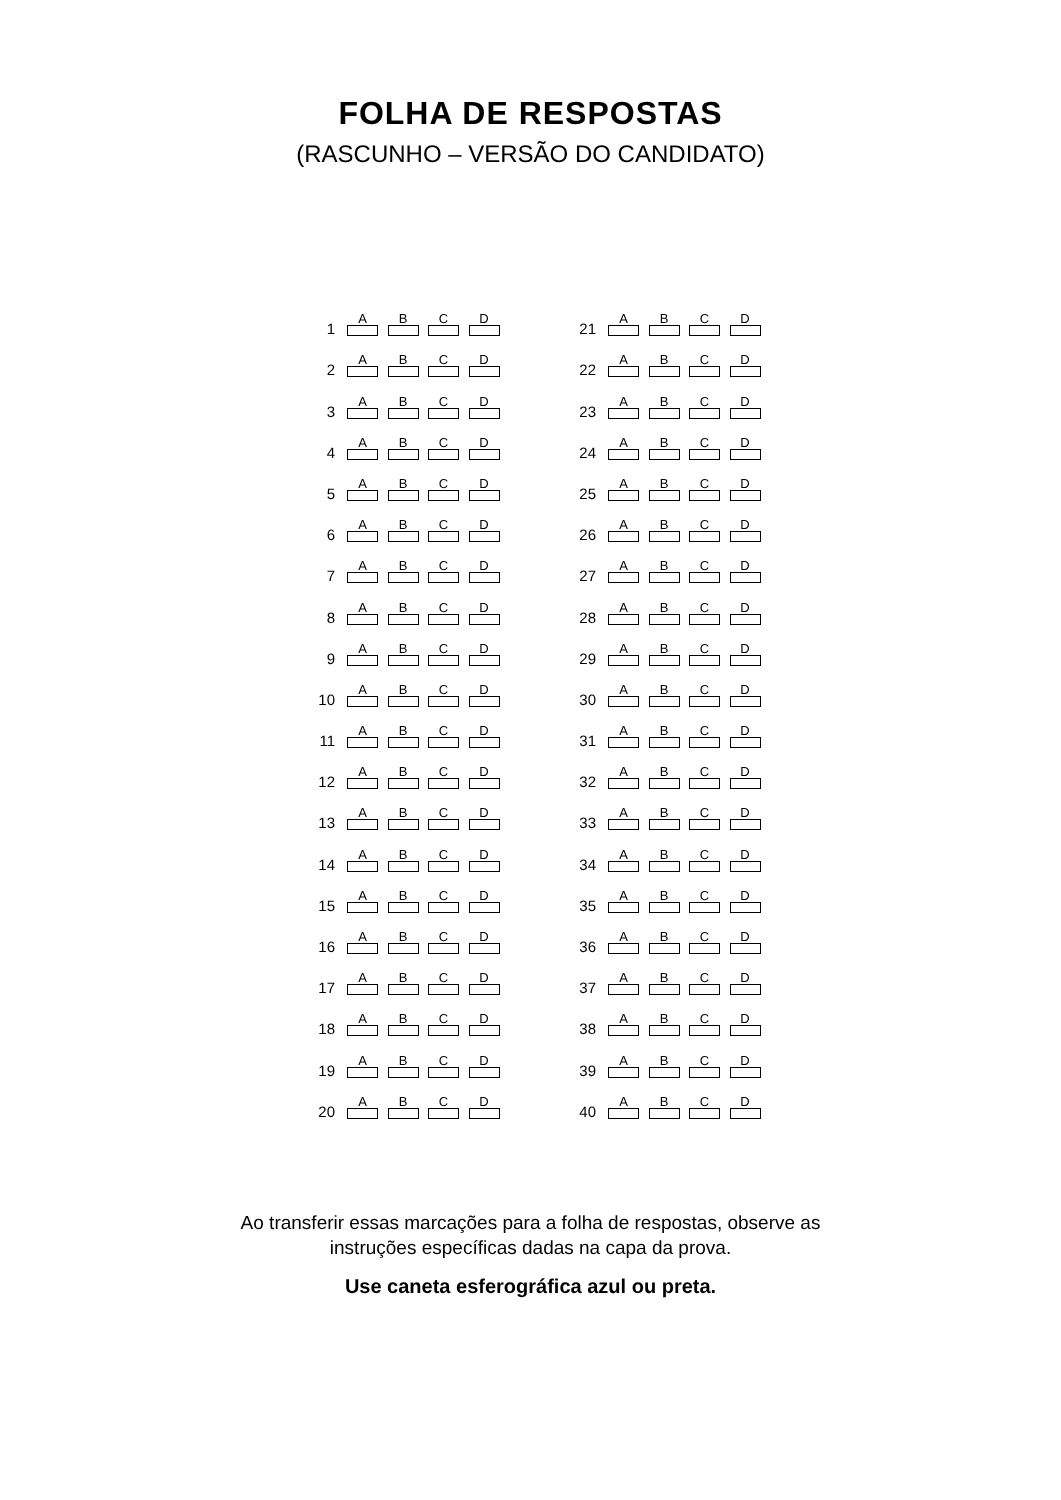FOLHA DE RESPOSTAS
(RASCUNHO – VERSÃO DO CANDIDATO)
| 1 | A | B | C | D |
| 2 | A | B | C | D |
| 3 | A | B | C | D |
| 4 | A | B | C | D |
| 5 | A | B | C | D |
| 6 | A | B | C | D |
| 7 | A | B | C | D |
| 8 | A | B | C | D |
| 9 | A | B | C | D |
| 10 | A | B | C | D |
| 11 | A | B | C | D |
| 12 | A | B | C | D |
| 13 | A | B | C | D |
| 14 | A | B | C | D |
| 15 | A | B | C | D |
| 16 | A | B | C | D |
| 17 | A | B | C | D |
| 18 | A | B | C | D |
| 19 | A | B | C | D |
| 20 | A | B | C | D |
| 21 | A | B | C | D |
| 22 | A | B | C | D |
| 23 | A | B | C | D |
| 24 | A | B | C | D |
| 25 | A | B | C | D |
| 26 | A | B | C | D |
| 27 | A | B | C | D |
| 28 | A | B | C | D |
| 29 | A | B | C | D |
| 30 | A | B | C | D |
| 31 | A | B | C | D |
| 32 | A | B | C | D |
| 33 | A | B | C | D |
| 34 | A | B | C | D |
| 35 | A | B | C | D |
| 36 | A | B | C | D |
| 37 | A | B | C | D |
| 38 | A | B | C | D |
| 39 | A | B | C | D |
| 40 | A | B | C | D |
Ao transferir essas marcações para a folha de respostas, observe as
instruções específicas dadas na capa da prova.
Use caneta esferográfica azul ou preta.